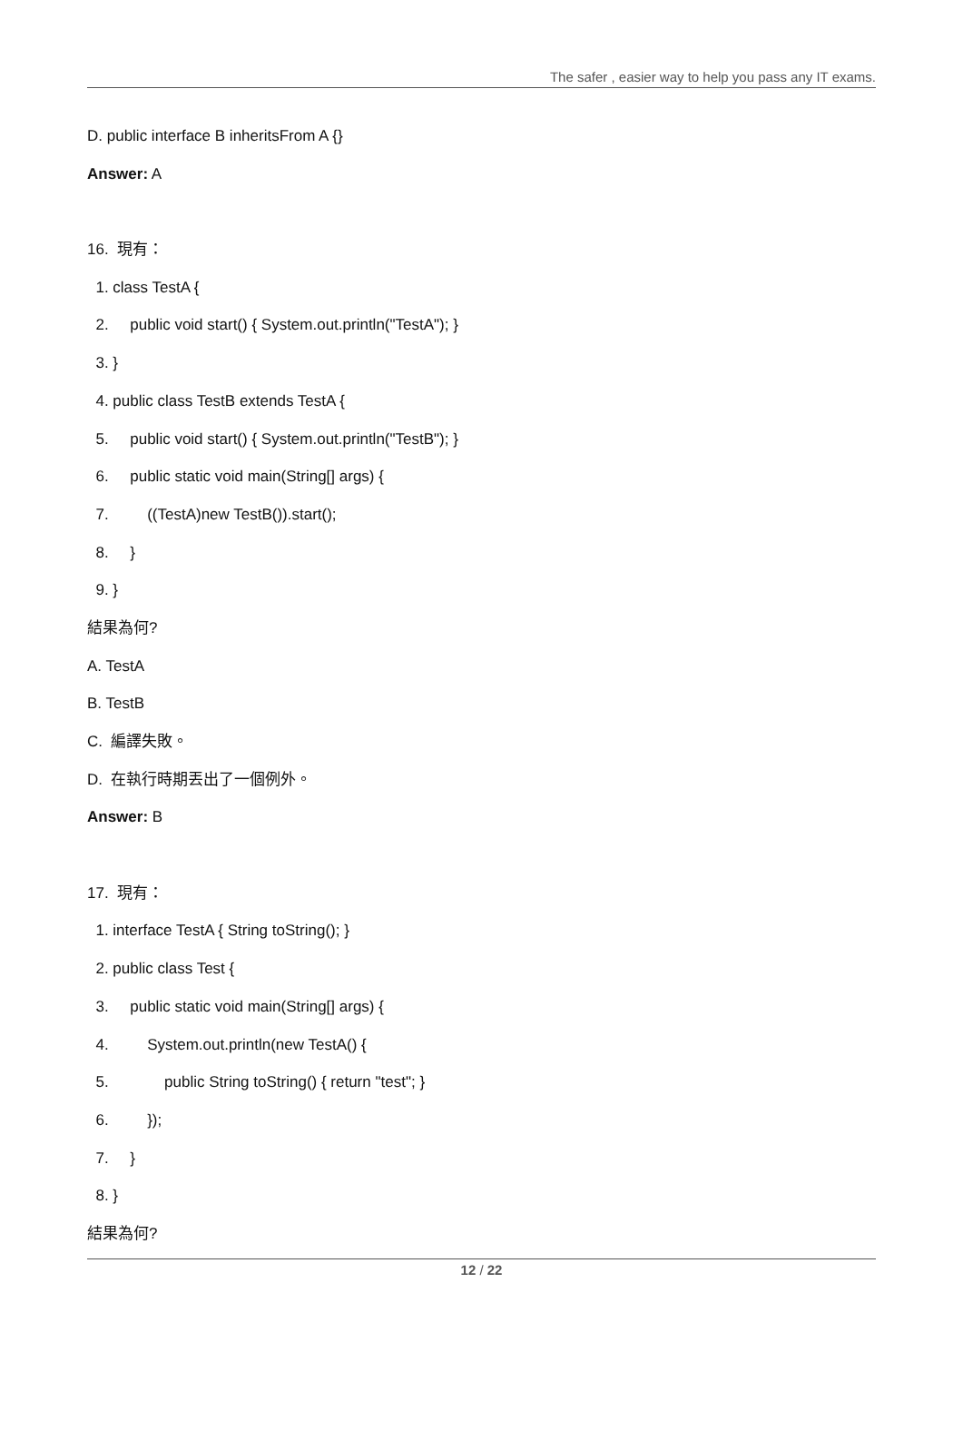The safer , easier way to help you pass any IT exams.
D. public interface B inheritsFrom A {}
Answer: A
16. 現有：
1. class TestA {
2. public void start() { System.out.println("TestA"); }
3. }
4. public class TestB extends TestA {
5. public void start() { System.out.println("TestB"); }
6. public static void main(String[] args) {
7. ((TestA)new TestB()).start();
8. }
9. }
結果為何?
A. TestA
B. TestB
C. 編譯失敗。
D. 在執行時期丟出了一個例外。
Answer: B
17. 現有：
1. interface TestA { String toString(); }
2. public class Test {
3. public static void main(String[] args) {
4. System.out.println(new TestA() {
5. public String toString() { return "test"; }
6. });
7. }
8. }
結果為何?
12 / 22